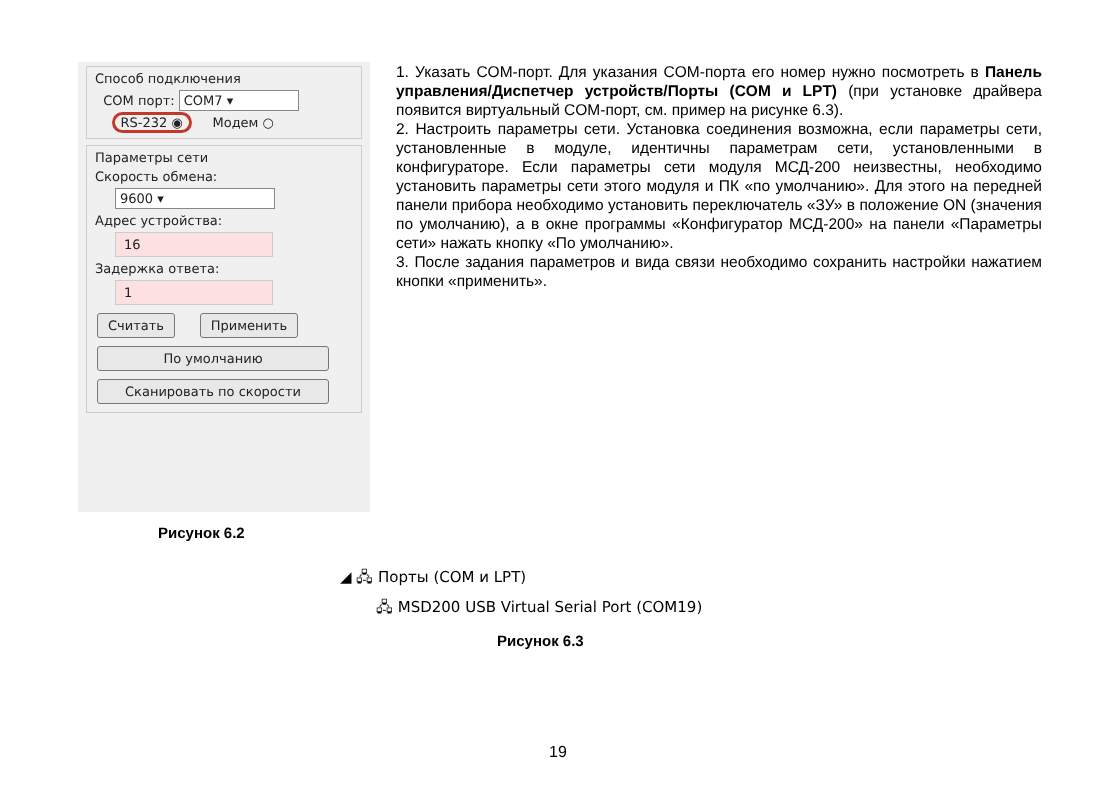Способ подключения
COM порт: COM7 ▾
RS-232 ◉ Модем ○
Параметры сети
Скорость обмена:
9600 ▾
Адрес устройства:
16
Задержка ответа:
1
Считать Применить По умолчанию Сканировать по скорости
Рисунок 6.2
1. Указать COM-порт. Для указания COM-порта его номер нужно посмотреть в Панель управления/Диспетчер устройств/Порты (COM и LPT) (при установке драйвера появится виртуальный COM-порт, см. пример на рисунке 6.3).
2. Настроить параметры сети. Установка соединения возможна, если параметры сети, установленные в модуле, идентичны параметрам сети, установленными в конфигураторе. Если параметры сети модуля МСД-200 неизвестны, необходимо установить параметры сети этого модуля и ПК «по умолчанию». Для этого на передней панели прибора необходимо установить переключатель «ЗУ» в положение ON (значения по умолчанию), а в окне программы «Конфигуратор МСД-200» на панели «Параметры сети» нажать кнопку «По умолчанию».
3. После задания параметров и вида связи необходимо сохранить настройки нажатием кнопки «применить».
◢ 🖧 Порты (COM и LPT)
🖧 MSD200 USB Virtual Serial Port (COM19)
Рисунок 6.3
19